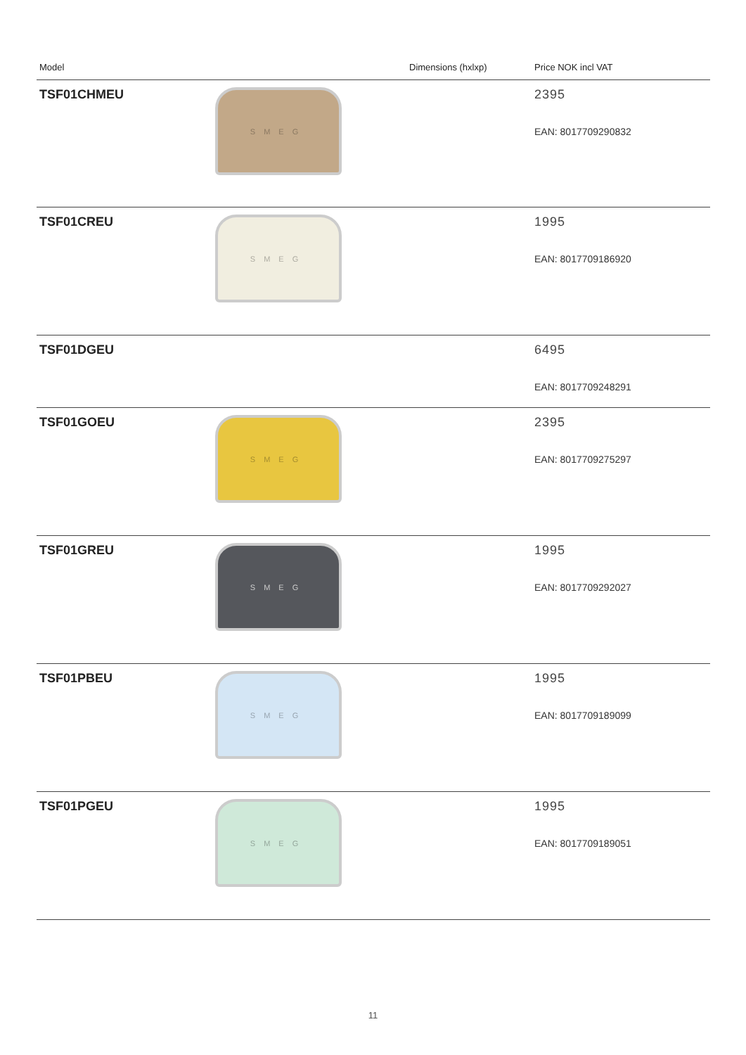| Model | | Dimensions (hxlxp) | Price NOK incl VAT |
| --- | --- | --- | --- |
| TSF01CHMEU | SMEG | | 2395 EAN: 8017709290832 |
| TSF01CREU | SMEG | | 1995 EAN: 8017709186920 |
| TSF01DGEU | | | 6495 EAN: 8017709248291 |
| TSF01GOEU | SMEG | | 2395 EAN: 8017709275297 |
| TSF01GREU | SMEG | | 1995 EAN: 8017709292027 |
| TSF01PBEU | SMEG | | 1995 EAN: 8017709189099 |
| TSF01PGEU | SMEG | | 1995 EAN: 8017709189051 |
11